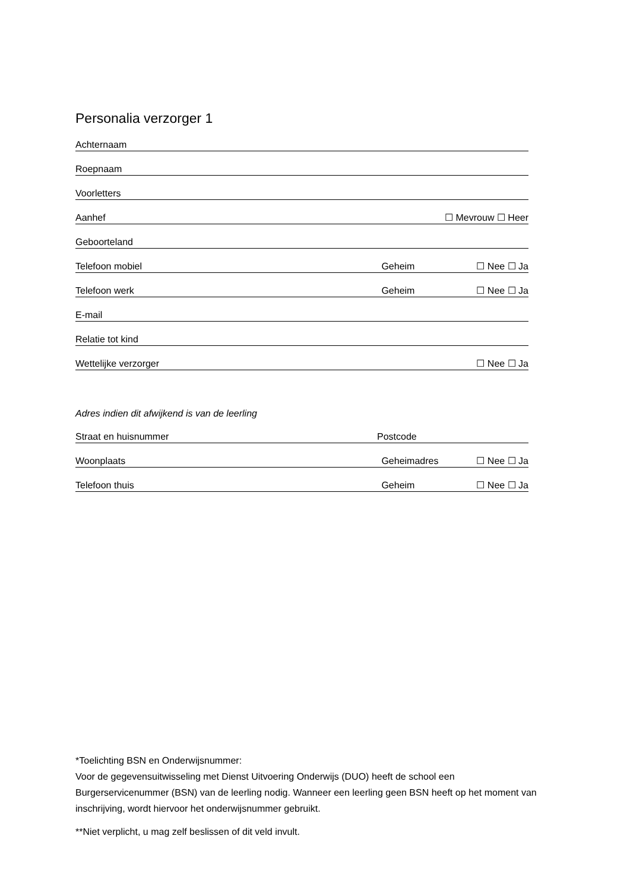Personalia verzorger 1
Achternaam
Roepnaam
Voorletters
Aanhef ☐ Mevrouw ☐ Heer
Geboorteland
Telefoon mobiel Geheim ☐ Nee ☐ Ja
Telefoon werk Geheim ☐ Nee ☐ Ja
E-mail
Relatie tot kind
Wettelijke verzorger ☐ Nee ☐ Ja
Adres indien dit afwijkend is van de leerling
Straat en huisnummer Postcode
Woonplaats Geheimadres ☐ Nee ☐ Ja
Telefoon thuis Geheim ☐ Nee ☐ Ja
*Toelichting BSN en Onderwijsnummer:
Voor de gegevensuitwisseling met Dienst Uitvoering Onderwijs (DUO) heeft de school een Burgerservicenummer (BSN) van de leerling nodig. Wanneer een leerling geen BSN heeft op het moment van inschrijving, wordt hiervoor het onderwijsnummer gebruikt.
**Niet verplicht, u mag zelf beslissen of dit veld invult.